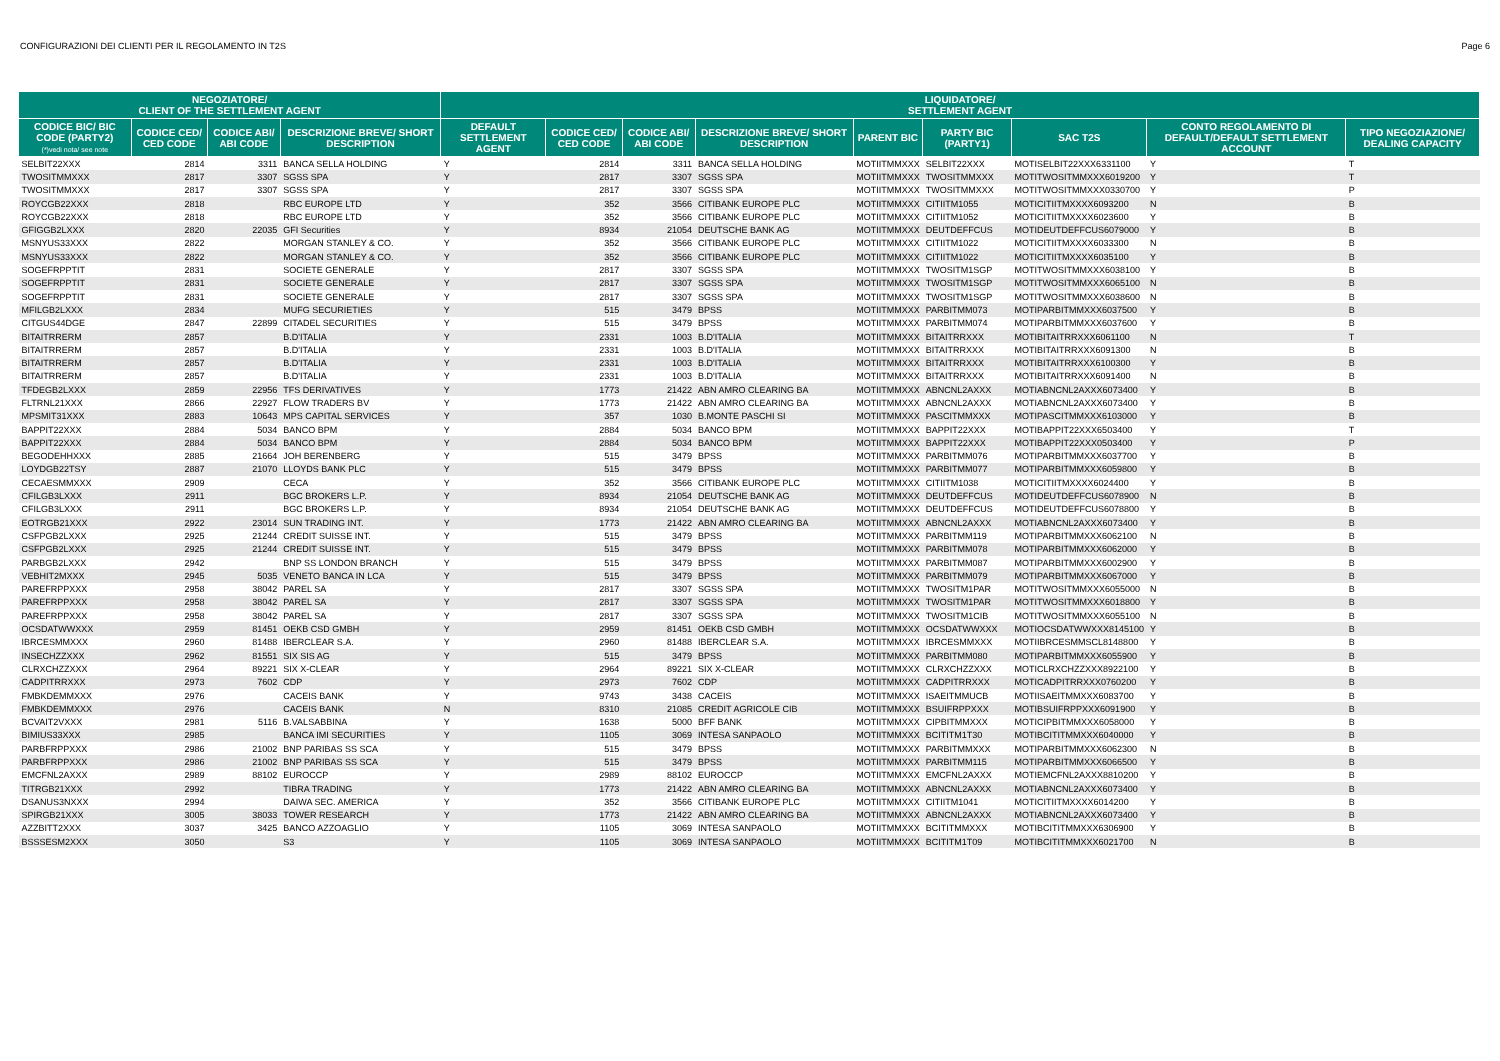CONFIGURAZIONI DEI CLIENTI PER IL REGOLAMENTO IN T2S Page 6
| NEGOZIATORE/ CLIENT OF THE SETTLEMENT AGENT | | | | LIQUIDATORE/ SETTLEMENT AGENT | | | | | | | | |
| --- | --- | --- | --- | --- | --- | --- | --- | --- | --- | --- | --- | --- |
| CODICE BIC/ BIC CODE (PARTY2) (*)vedi nota/ see note | CODICE CED/ CED CODE | CODICE ABI/ ABI CODE | DESCRIZIONE BREVE/ SHORT DESCRIPTION | DEFAULT SETTLEMENT AGENT | CODICE CED/ CED CODE | CODICE ABI/ ABI CODE | DESCRIZIONE BREVE/ SHORT DESCRIPTION | PARENT BIC | PARTY BIC (PARTY1) | SAC T2S | CONTO REGOLAMENTO DI DEFAULT/DEFAULT SETTLEMENT ACCOUNT | TIPO NEGOZIAZIONE/ DEALING CAPACITY |
| SELBIT22XXX | 2814 | 3311 | BANCA SELLA HOLDING | Y | 2814 | 3311 | BANCA SELLA HOLDING | MOTIITMMXXX | SELBIT22XXX | MOTISELBIT22XXX6331100 | Y | T |
| TWOSITMMXXX | 2817 | 3307 | SGSS SPA | Y | 2817 | 3307 | SGSS SPA | MOTIITMMXXX | TWOSITMMXXX | MOTITWOSITMMXXX6019200 | Y | T |
| TWOSITMMXXX | 2817 | 3307 | SGSS SPA | Y | 2817 | 3307 | SGSS SPA | MOTIITMMXXX | TWOSITMMXXX | MOTITWOSITMMXXX0330700 | Y | P |
| ROYCGB22XXX | 2818 | | RBC EUROPE LTD | Y | 352 | 3566 | CITIBANK EUROPE PLC | MOTIITMMXXX | CITIITM1055 | MOTICITIITMXXXX6093200 | N | B |
| ROYCGB22XXX | 2818 | | RBC EUROPE LTD | Y | 352 | 3566 | CITIBANK EUROPE PLC | MOTIITMMXXX | CITIITM1052 | MOTICITIITMXXXX6023600 | Y | B |
| GFIGGB2LXXX | 2820 | 22035 | GFI Securities | Y | 8934 | 21054 | DEUTSCHE BANK AG | MOTIITMMXXX | DEUTDEFFCUS | MOTIDEUTDEFFCUS6079000 | Y | B |
| MSNYUS33XXX | 2822 | | MORGAN STANLEY & CO. | Y | 352 | 3566 | CITIBANK EUROPE PLC | MOTIITMMXXX | CITIITM1022 | MOTICITIITMXXXX6033300 | N | B |
| MSNYUS33XXX | 2822 | | MORGAN STANLEY & CO. | Y | 352 | 3566 | CITIBANK EUROPE PLC | MOTIITMMXXX | CITIITM1022 | MOTICITIITMXXXX6035100 | Y | B |
| SOGEFRPPTIT | 2831 | | SOCIETE GENERALE | Y | 2817 | 3307 | SGSS SPA | MOTIITMMXXX | TWOSITM1SGP | MOTITWOSITMMXXX6038100 | Y | B |
| SOGEFRPPTIT | 2831 | | SOCIETE GENERALE | Y | 2817 | 3307 | SGSS SPA | MOTIITMMXXX | TWOSITM1SGP | MOTITWOSITMMXXX6065100 | N | B |
| SOGEFRPPTIT | 2831 | | SOCIETE GENERALE | Y | 2817 | 3307 | SGSS SPA | MOTIITMMXXX | TWOSITM1SGP | MOTITWOSITMMXXX6038600 | N | B |
| MFILGB2LXXX | 2834 | | MUFG SECURIETIES | Y | 515 | 3479 | BPSS | MOTIITMMXXX | PARBITMM073 | MOTIPARBITMMXXX6037500 | Y | B |
| CITGUS44DGE | 2847 | 22899 | CITADEL SECURITIES | Y | 515 | 3479 | BPSS | MOTIITMMXXX | PARBITMM074 | MOTIPARBITMMXXX6037600 | Y | B |
| BITAITRRERM | 2857 | | B.D'ITALIA | Y | 2331 | 1003 | B.D'ITALIA | MOTIITMMXXX | BITAITRRXXX | MOTIBITAITRRXXX6061100 | N | T |
| BITAITRRERM | 2857 | | B.D'ITALIA | Y | 2331 | 1003 | B.D'ITALIA | MOTIITMMXXX | BITAITRRXXX | MOTIBITAITRRXXX6091300 | N | B |
| BITAITRRERM | 2857 | | B.D'ITALIA | Y | 2331 | 1003 | B.D'ITALIA | MOTIITMMXXX | BITAITRRXXX | MOTIBITAITRRXXX6100300 | Y | B |
| BITAITRRERM | 2857 | | B.D'ITALIA | Y | 2331 | 1003 | B.D'ITALIA | MOTIITMMXXX | BITAITRRXXX | MOTIBITAITRRXXX6091400 | N | B |
| TFDEGB2LXXX | 2859 | 22956 | TFS DERIVATIVES | Y | 1773 | 21422 | ABN AMRO CLEARING BA | MOTIITMMXXX | ABNCNL2AXXX | MOTIABNCNL2AXXX6073400 | Y | B |
| FLTRNL21XXX | 2866 | 22927 | FLOW TRADERS BV | Y | 1773 | 21422 | ABN AMRO CLEARING BA | MOTIITMMXXX | ABNCNL2AXXX | MOTIABNCNL2AXXX6073400 | Y | B |
| MPSMIT31XXX | 2883 | 10643 | MPS CAPITAL SERVICES | Y | 357 | 1030 | B.MONTE PASCHI SI | MOTIITMMXXX | PASCITMMXXX | MOTIPASCITMMXXX6103000 | Y | B |
| BAPPIT22XXX | 2884 | 5034 | BANCO BPM | Y | 2884 | 5034 | BANCO BPM | MOTIITMMXXX | BAPPIT22XXX | MOTIBAPPIT22XXX6503400 | Y | T |
| BAPPIT22XXX | 2884 | 5034 | BANCO BPM | Y | 2884 | 5034 | BANCO BPM | MOTIITMMXXX | BAPPIT22XXX | MOTIBAPPIT22XXX0503400 | Y | P |
| BEGODEHHXXX | 2885 | 21664 | JOH BERENBERG | Y | 515 | 3479 | BPSS | MOTIITMMXXX | PARBITMM076 | MOTIPARBITMMXXX6037700 | Y | B |
| LOYDGB22TSY | 2887 | 21070 | LLOYDS BANK PLC | Y | 515 | 3479 | BPSS | MOTIITMMXXX | PARBITMM077 | MOTIPARBITMMXXX6059800 | Y | B |
| CECAESMMXXX | 2909 | | CECA | Y | 352 | 3566 | CITIBANK EUROPE PLC | MOTIITMMXXX | CITIITM1038 | MOTICITIITMXXXX6024400 | Y | B |
| CFILGB3LXXX | 2911 | | BGC BROKERS L.P. | Y | 8934 | 21054 | DEUTSCHE BANK AG | MOTIITMMXXX | DEUTDEFFCUS | MOTIDEUTDEFFCUS6078900 | N | B |
| CFILGB3LXXX | 2911 | | BGC BROKERS L.P. | Y | 8934 | 21054 | DEUTSCHE BANK AG | MOTIITMMXXX | DEUTDEFFCUS | MOTIDEUTDEFFCUS6078800 | Y | B |
| EOTRGB21XXX | 2922 | 23014 | SUN TRADING INT. | Y | 1773 | 21422 | ABN AMRO CLEARING BA | MOTIITMMXXX | ABNCNL2AXXX | MOTIABNCNL2AXXX6073400 | Y | B |
| CSFPGB2LXXX | 2925 | 21244 | CREDIT SUISSE INT. | Y | 515 | 3479 | BPSS | MOTIITMMXXX | PARBITMM119 | MOTIPARBITMMXXX6062100 | N | B |
| CSFPGB2LXXX | 2925 | 21244 | CREDIT SUISSE INT. | Y | 515 | 3479 | BPSS | MOTIITMMXXX | PARBITMM078 | MOTIPARBITMMXXX6062000 | Y | B |
| PARBGB2LXXX | 2942 | | BNP SS LONDON BRANCH | Y | 515 | 3479 | BPSS | MOTIITMMXXX | PARBITMM087 | MOTIPARBITMMXXX6002900 | Y | B |
| VEBHIT2MXXX | 2945 | 5035 | VENETO BANCA IN LCA | Y | 515 | 3479 | BPSS | MOTIITMMXXX | PARBITMM079 | MOTIPARBITMMXXX6067000 | Y | B |
| PAREFRPPXXX | 2958 | 38042 | PAREL SA | Y | 2817 | 3307 | SGSS SPA | MOTIITMMXXX | TWOSITM1PAR | MOTITWOSITMMXXX6055000 | N | B |
| PAREFRPPXXX | 2958 | 38042 | PAREL SA | Y | 2817 | 3307 | SGSS SPA | MOTIITMMXXX | TWOSITM1PAR | MOTITWOSITMMXXX6018800 | Y | B |
| PAREFRPPXXX | 2958 | 38042 | PAREL SA | Y | 2817 | 3307 | SGSS SPA | MOTIITMMXXX | TWOSITM1CIB | MOTITWOSITMMXXX6055100 | N | B |
| OCSDATWWXXX | 2959 | 81451 | OEKB CSD GMBH | Y | 2959 | 81451 | OEKB CSD GMBH | MOTIITMMXXX | OCSDATWWXXX | MOTIOCSDATWWXXX8145100 | Y | B |
| IBRCESMMXXX | 2960 | 81488 | IBERCLEAR S.A. | Y | 2960 | 81488 | IBERCLEAR S.A. | MOTIITMMXXX | IBRCESMMXXX | MOTIIBRCESMMSCL8148800 | Y | B |
| INSECHZZXXX | 2962 | 81551 | SIX SIS AG | Y | 515 | 3479 | BPSS | MOTIITMMXXX | PARBITMM080 | MOTIPARBITMMXXX6055900 | Y | B |
| CLRXCHZZXXX | 2964 | 89221 | SIX X-CLEAR | Y | 2964 | 89221 | SIX X-CLEAR | MOTIITMMXXX | CLRXCHZZXXX | MOTICLRXCHZZXXX8922100 | Y | B |
| CADPITRRXXX | 2973 | 7602 | CDP | Y | 2973 | 7602 | CDP | MOTIITMMXXX | CADPITRRXXX | MOTICADPITRRXXX0760200 | Y | B |
| FMBKDEMMXXX | 2976 | | CACEIS BANK | Y | 9743 | 3438 | CACEIS | MOTIITMMXXX | ISAEITMMUCB | MOTIISAEITMMXXX6083700 | Y | B |
| FMBKDEMMXXX | 2976 | | CACEIS BANK | N | 8310 | 21085 | CREDIT AGRICOLE CIB | MOTIITMMXXX | BSUIFRPPXXX | MOTIBSUIFRPPXXX6091900 | Y | B |
| BCVAIT2VXXX | 2981 | 5116 | B.VALSABBINA | Y | 1638 | 5000 | BFF BANK | MOTIITMMXXX | CIPBITMMXXX | MOTICIPBITMMXXX6058000 | Y | B |
| BIMIUS33XXX | 2985 | | BANCA IMI SECURITIES | Y | 1105 | 3069 | INTESA SANPAOLO | MOTIITMMXXX | BCITITM1T30 | MOTIBCITITMMXXX6040000 | Y | B |
| PARBFRPPXXX | 2986 | 21002 | BNP PARIBAS SS SCA | Y | 515 | 3479 | BPSS | MOTIITMMXXX | PARBITMMXXX | MOTIPARBITMMXXX6062300 | N | B |
| PARBFRPPXXX | 2986 | 21002 | BNP PARIBAS SS SCA | Y | 515 | 3479 | BPSS | MOTIITMMXXX | PARBITMM115 | MOTIPARBITMMXXX6066500 | Y | B |
| EMCFNL2AXXX | 2989 | 88102 | EUROCCP | Y | 2989 | 88102 | EUROCCP | MOTIITMMXXX | EMCFNL2AXXX | MOTIEMCFNL2AXXX8810200 | Y | B |
| TITRGB21XXX | 2992 | | TIBRA TRADING | Y | 1773 | 21422 | ABN AMRO CLEARING BA | MOTIITMMXXX | ABNCNL2AXXX | MOTIABNCNL2AXXX6073400 | Y | B |
| DSANUS3NXXX | 2994 | | DAIWA SEC. AMERICA | Y | 352 | 3566 | CITIBANK EUROPE PLC | MOTIITMMXXX | CITIITM1041 | MOTICITIITMXXXX6014200 | Y | B |
| SPIRGB21XXX | 3005 | 38033 | TOWER RESEARCH | Y | 1773 | 21422 | ABN AMRO CLEARING BA | MOTIITMMXXX | ABNCNL2AXXX | MOTIABNCNL2AXXX6073400 | Y | B |
| AZZBITT2XXX | 3037 | 3425 | BANCO AZZOAGLIO | Y | 1105 | 3069 | INTESA SANPAOLO | MOTIITMMXXX | BCITITMMXXX | MOTIBCITITMMXXX6306900 | Y | B |
| BSSSESM2XXX | 3050 | | S3 | Y | 1105 | 3069 | INTESA SANPAOLO | MOTIITMMXXX | BCITITM1T09 | MOTIBCITITMMXXX6021700 | N | B |